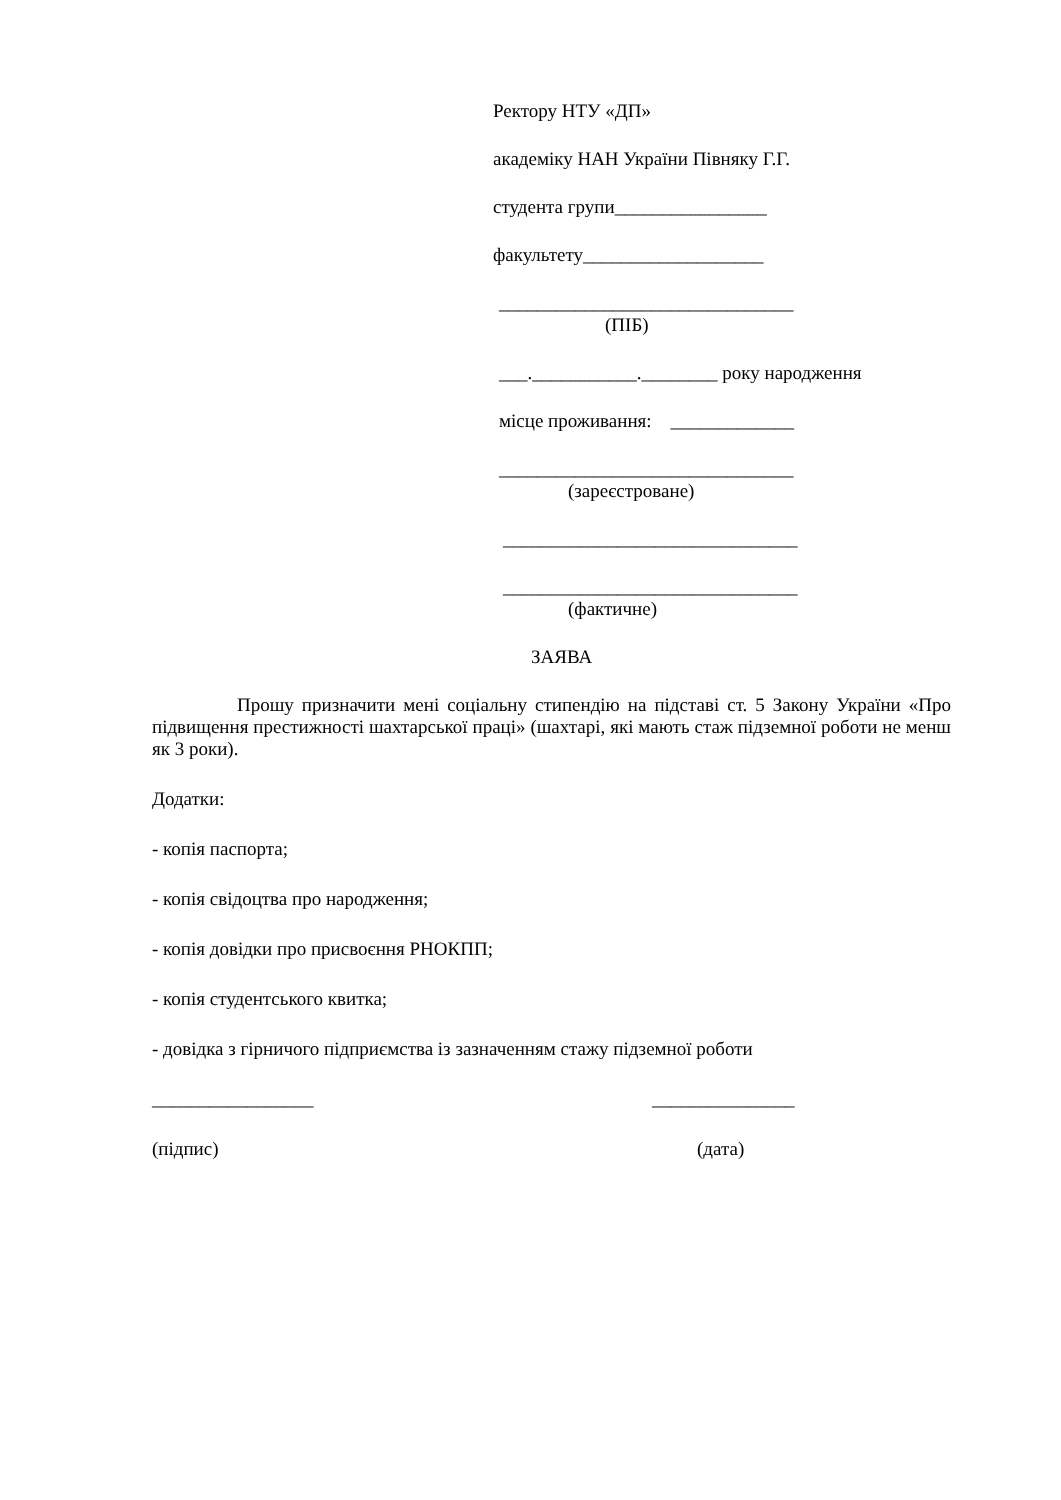Ректору НТУ «ДП»
академіку НАН України Півняку Г.Г.
студента групи________________
факультету___________________
_______________________________
(ПІБ)
___.___________.________ року народження
місце проживання: _____________
_______________________________
(зареєстроване)
_______________________________
_______________________________
(фактичне)
ЗАЯВА
Прошу призначити мені соціальну стипендію на підставі ст. 5 Закону України «Про підвищення престижності шахтарської праці» (шахтарі, які мають стаж підземної роботи не менш як 3 роки).
Додатки:
- копія паспорта;
- копія свідоцтва про народження;
- копія довідки про присвоєння РНОКПП;
- копія студентського квитка;
- довідка з гірничого підприємства із зазначенням стажу підземної роботи
_________________ _______________
(підпис) (дата)